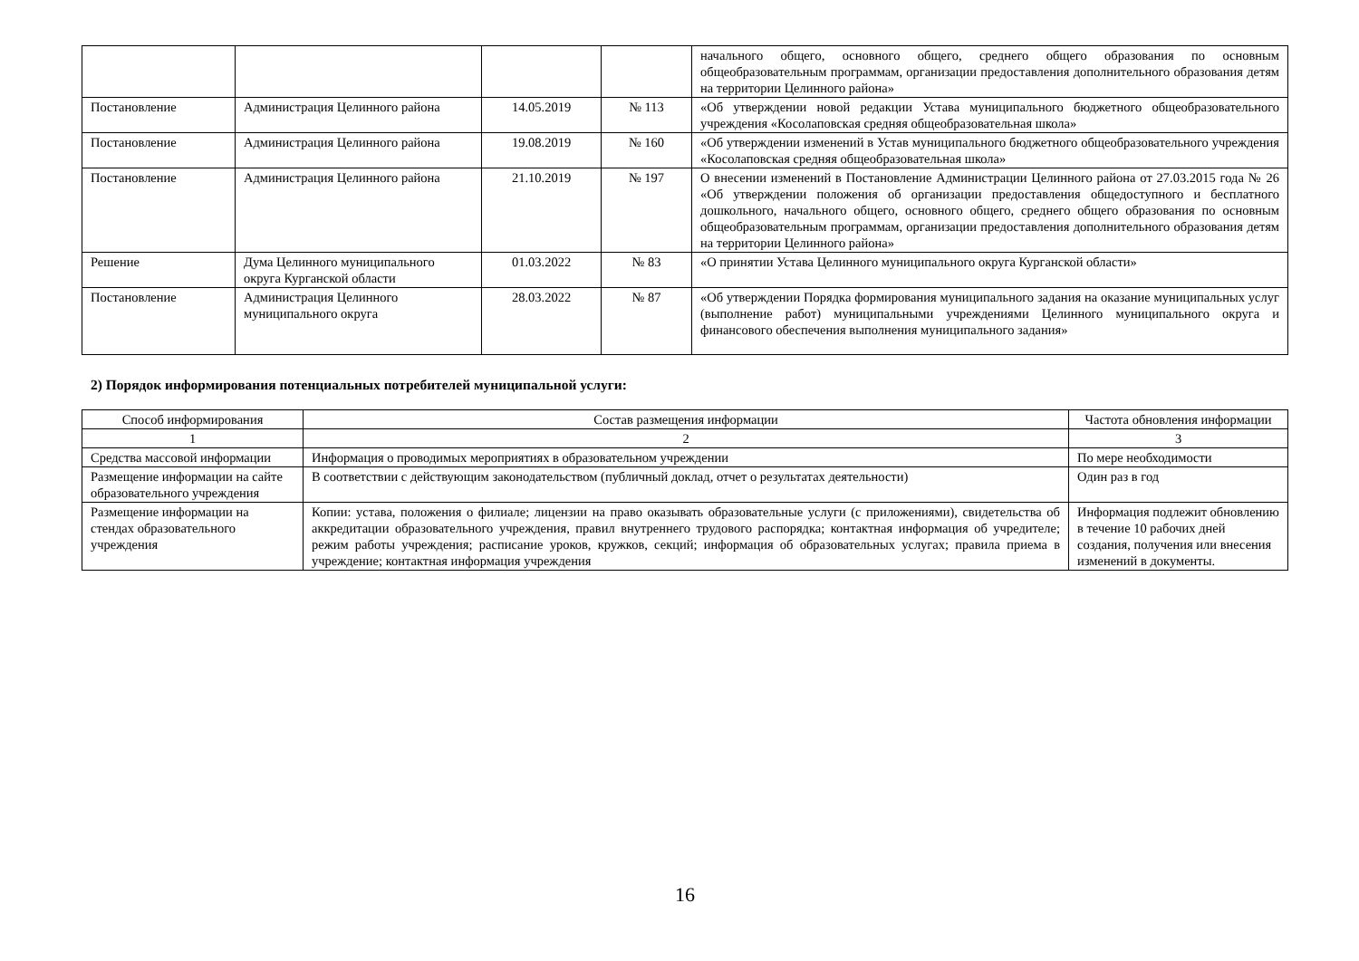| | | | | начального общего, основного общего, среднего общего образования по основным общеобразовательным программам, организации предоставления дополнительного образования детям на территории Целинного района» |
| Постановление | Администрация Целинного района | 14.05.2019 | № 113 | «Об утверждении новой редакции Устава муниципального бюджетного общеобразовательного учреждения «Косолаповская средняя общеобразовательная школа» |
| Постановление | Администрация Целинного района | 19.08.2019 | № 160 | «Об утверждении изменений в Устав муниципального бюджетного общеобразовательного учреждения «Косолаповская средняя общеобразовательная школа» |
| Постановление | Администрация Целинного района | 21.10.2019 | № 197 | О внесении изменений в Постановление Администрации Целинного района от 27.03.2015 года № 26 «Об утверждении положения об организации предоставления общедоступного и бесплатного дошкольного, начального общего, основного общего, среднего общего образования по основным общеобразовательным программам, организации предоставления дополнительного образования детям на территории Целинного района» |
| Решение | Дума Целинного муниципального округа Курганской области | 01.03.2022 | № 83 | «О принятии Устава Целинного муниципального округа Курганской области» |
| Постановление | Администрация Целинного муниципального округа | 28.03.2022 | № 87 | «Об утверждении Порядка формирования муниципального задания на оказание муниципальных услуг (выполнение работ) муниципальными учреждениями Целинного муниципального округа и финансового обеспечения выполнения муниципального задания» |
2) Порядок информирования потенциальных потребителей муниципальной услуги:
| Способ информирования | Состав размещения информации | Частота обновления информации |
| --- | --- | --- |
| 1 | 2 | 3 |
| Средства массовой информации | Информация о проводимых мероприятиях в образовательном учреждении | По мере необходимости |
| Размещение информации на сайте образовательного учреждения | В соответствии с действующим законодательством (публичный доклад, отчет о результатах деятельности) | Один раз в год |
| Размещение информации на стендах образовательного учреждения | Копии: устава, положения о филиале; лицензии на право оказывать образовательные услуги (с приложениями), свидетельства об аккредитации образовательного учреждения, правил внутреннего трудового распорядка; контактная информация об учредителе; режим работы учреждения; расписание уроков, кружков, секций; информация об образовательных услугах; правила приема в учреждение; контактная информация учреждения | Информация подлежит обновлению в течение 10 рабочих дней создания, получения или внесения изменений в документы. |
16